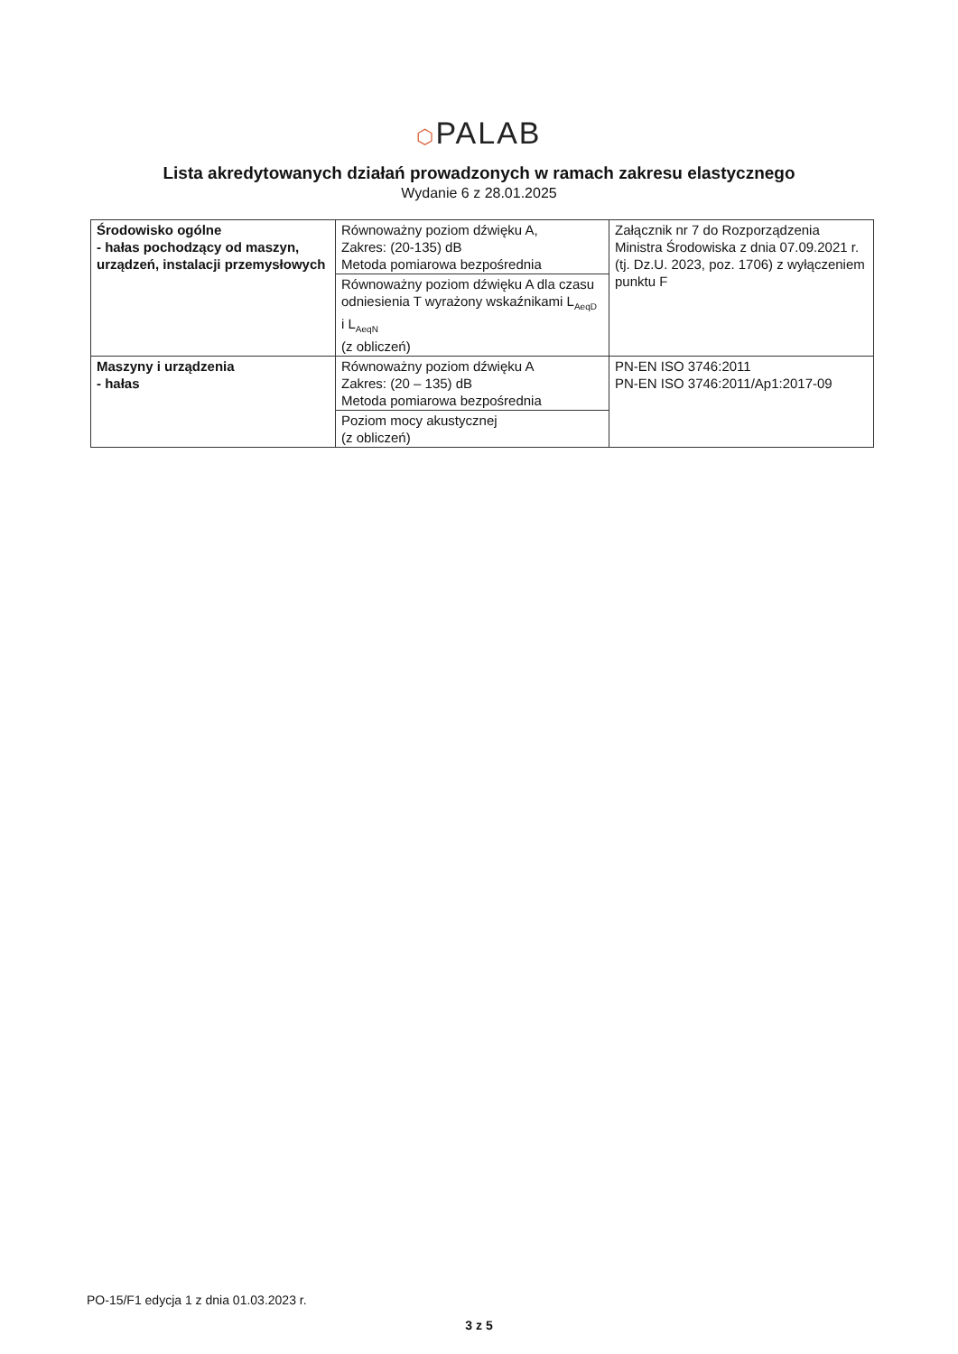⬡PALAB
Lista akredytowanych działań prowadzonych w ramach zakresu elastycznego
Wydanie 6 z 28.01.2025
| Środowisko ogólne - hałas pochodzący od maszyn, urządzeń, instalacji przemysłowych | Równoważny poziom dźwięku A, Zakres: (20-135) dB Metoda pomiarowa bezpośrednia | Załącznik nr 7 do Rozporządzenia Ministra Środowiska z dnia 07.09.2021 r. (tj. Dz.U. 2023, poz. 1706) z wyłączeniem punktu F |
| | Równoważny poziom dźwięku A dla czasu odniesienia T wyrażony wskaźnikami L<sub>AeqD</sub> i L<sub>AeqN</sub> (z obliczeń) | |
| Maszyny i urządzenia - hałas | Równoważny poziom dźwięku A Zakres: (20 – 135) dB Metoda pomiarowa bezpośrednia | PN-EN ISO 3746:2011 PN-EN ISO 3746:2011/Ap1:2017-09 |
| | Poziom mocy akustycznej (z obliczeń) | |
PO-15/F1 edycja 1 z dnia 01.03.2023 r.
3 z 5